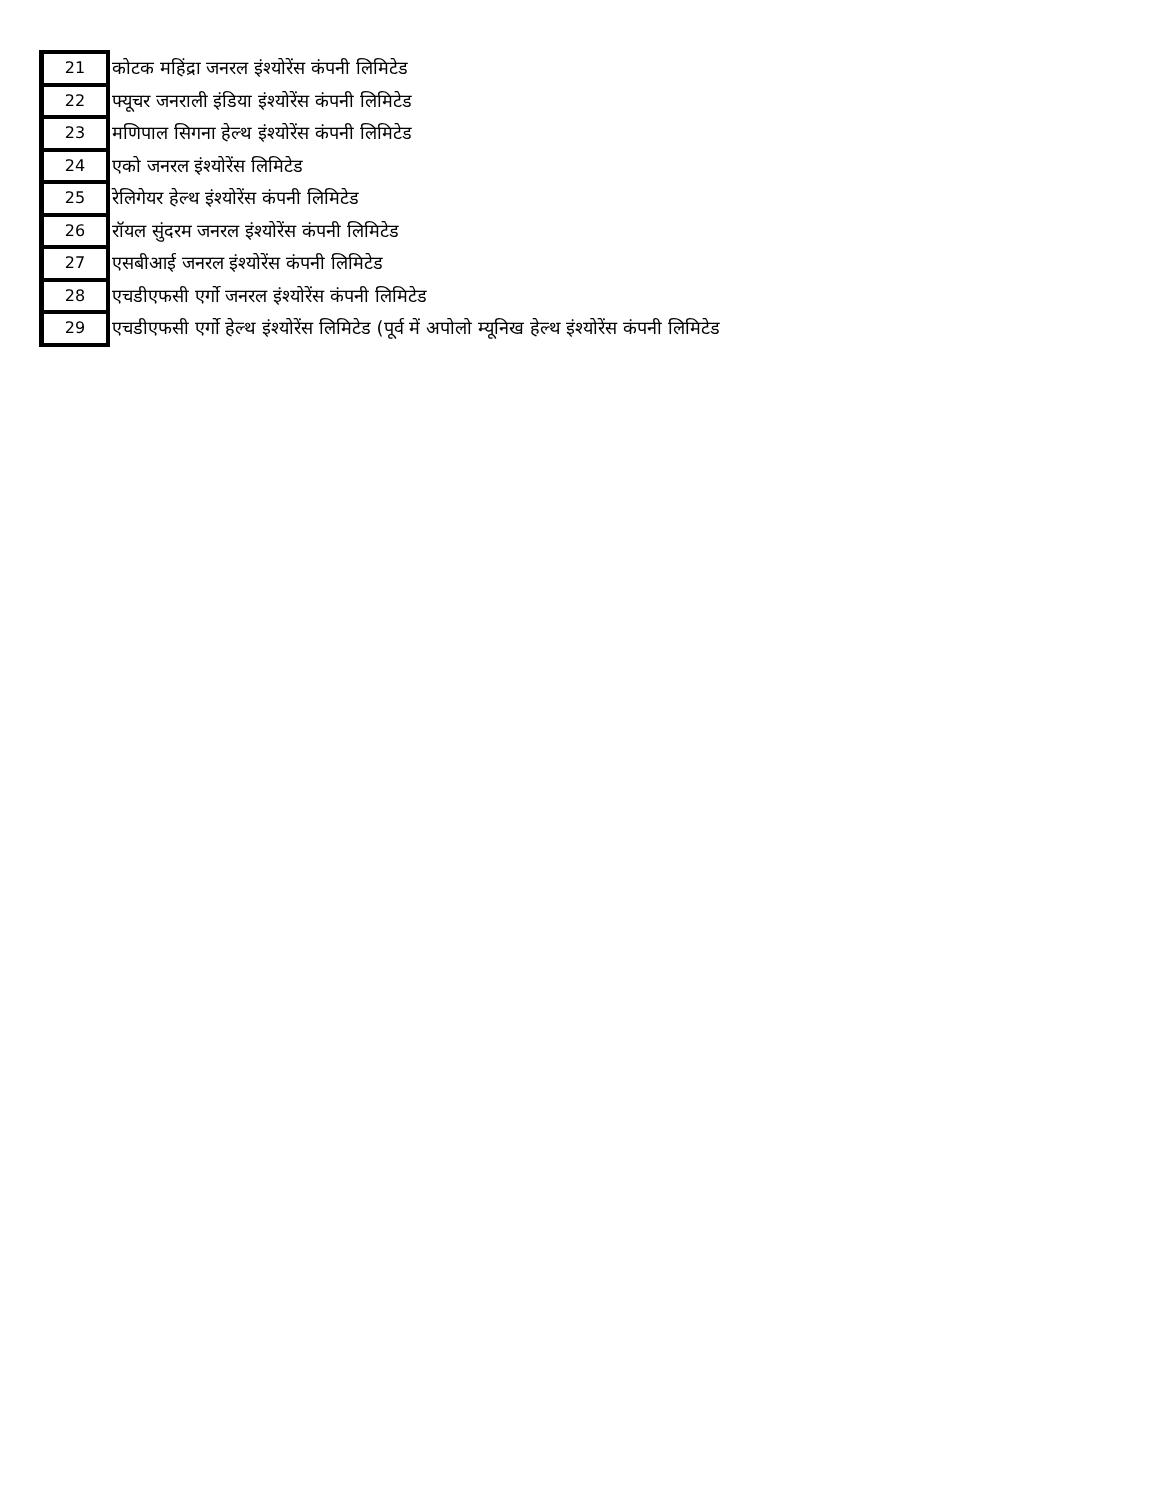| 21 | कोटक महिंद्रा जनरल इंश्योरेंस कंपनी लिमिटेड |
| 22 | फ्यूचर जनराली इंडिया इंश्योरेंस कंपनी लिमिटेड |
| 23 | मणिपाल सिगना हेल्थ इंश्योरेंस कंपनी लिमिटेड |
| 24 | एको जनरल इंश्योरेंस लिमिटेड |
| 25 | रेलिगेयर हेल्थ इंश्योरेंस कंपनी लिमिटेड |
| 26 | रॉयल सुंदरम जनरल इंश्योरेंस कंपनी लिमिटेड |
| 27 | एसबीआई जनरल इंश्योरेंस कंपनी लिमिटेड |
| 28 | एचडीएफसी एर्गो जनरल इंश्योरेंस कंपनी लिमिटेड |
| 29 | एचडीएफसी एर्गो हेल्थ इंश्योरेंस लिमिटेड (पूर्व में अपोलो म्यूनिख हेल्थ इंश्योरेंस कंपनी लिमिटेड |